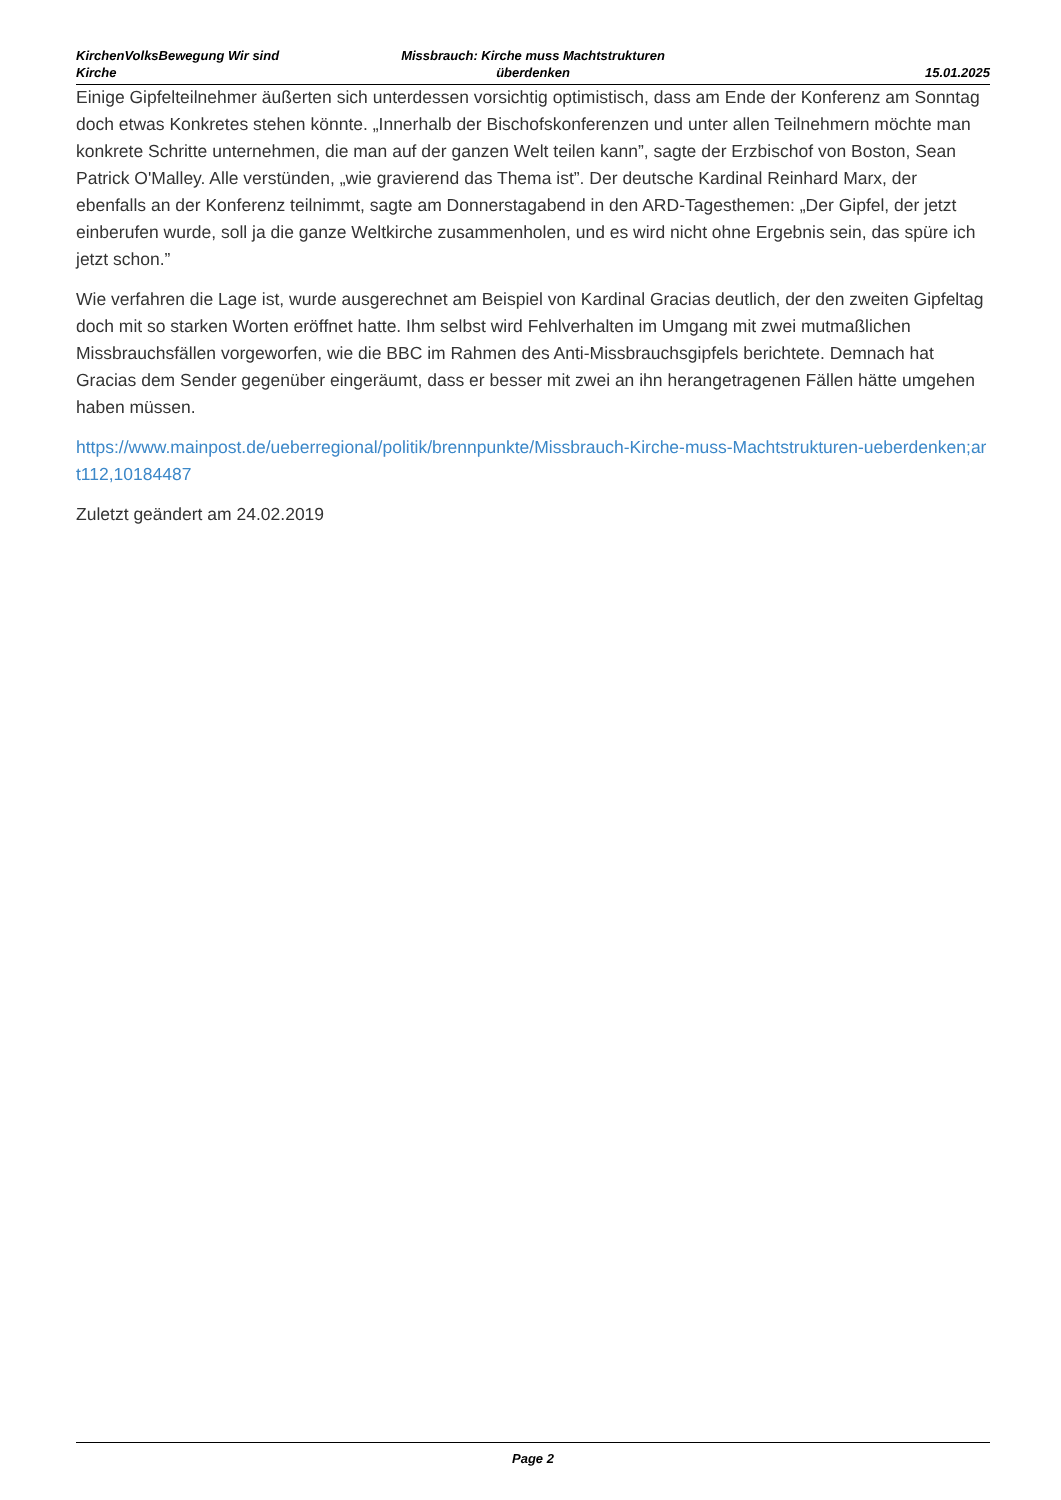KirchenVolksBewegung Wir sind Kirche
Missbrauch: Kirche muss Machtstrukturen überdenken
15.01.2025
Einige Gipfelteilnehmer äußerten sich unterdessen vorsichtig optimistisch, dass am Ende der Konferenz am Sonntag doch etwas Konkretes stehen könnte. „Innerhalb der Bischofskonferenzen und unter allen Teilnehmern möchte man konkrete Schritte unternehmen, die man auf der ganzen Welt teilen kann”, sagte der Erzbischof von Boston, Sean Patrick O'Malley. Alle verstünden, „wie gravierend das Thema ist”. Der deutsche Kardinal Reinhard Marx, der ebenfalls an der Konferenz teilnimmt, sagte am Donnerstagabend in den ARD-Tagesthemen: „Der Gipfel, der jetzt einberufen wurde, soll ja die ganze Weltkirche zusammenholen, und es wird nicht ohne Ergebnis sein, das spüre ich jetzt schon.”
Wie verfahren die Lage ist, wurde ausgerechnet am Beispiel von Kardinal Gracias deutlich, der den zweiten Gipfeltag doch mit so starken Worten eröffnet hatte. Ihm selbst wird Fehlverhalten im Umgang mit zwei mutmaßlichen Missbrauchsfällen vorgeworfen, wie die BBC im Rahmen des Anti-Missbrauchsgipfels berichtete. Demnach hat Gracias dem Sender gegenüber eingeräumt, dass er besser mit zwei an ihn herangetragenen Fällen hätte umgehen haben müssen.
https://www.mainpost.de/ueberregional/politik/brennpunkte/Missbrauch-Kirche-muss-Machtstrukturen-ueberdenken;art112,10184487
Zuletzt geändert am 24.02.2019
Page 2